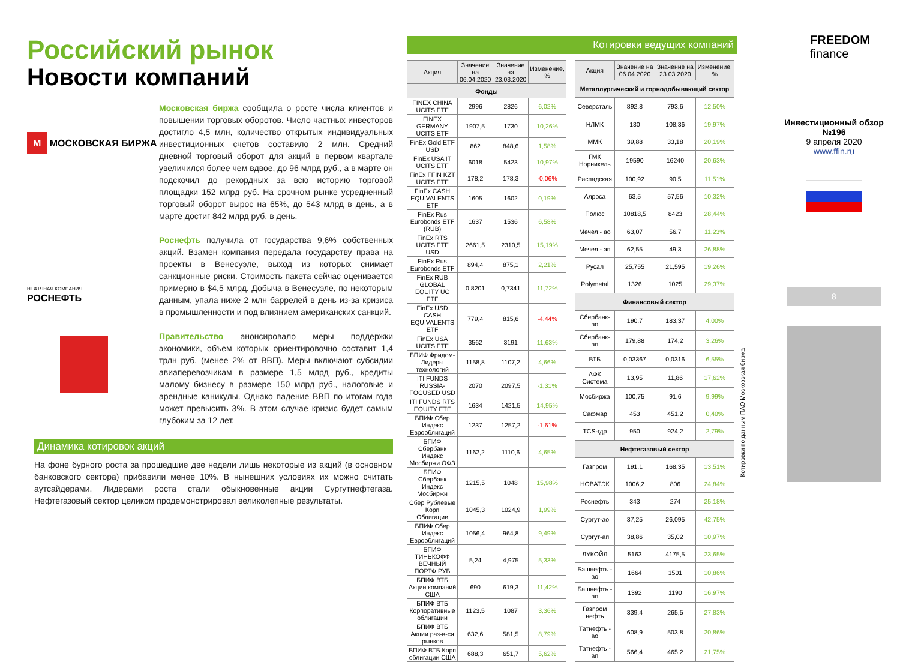Российский рынок
Новости компаний
M МОСКОВСКАЯ БИРЖА
Московская биржа сообщила о росте числа клиентов и повышении торговых оборотов. Число частных инвесторов достигло 4,5 млн, количество открытых индивидуальных инвестиционных счетов составило 2 млн. Средний дневной торговый оборот для акций в первом квартале увеличился более чем вдвое, до 96 млрд руб., а в марте он подскочил до рекордных за всю историю торговой площадки 152 млрд руб. На срочном рынке усредненный торговый оборот вырос на 65%, до 543 млрд в день, а в марте достиг 842 млрд руб. в день.
НЕФТЯНАЯ КОМПАНИЯ
РОСНЕФТЬ
Роснефть получила от государства 9,6% собственных акций. Взамен компания передала государству права на проекты в Венесуэле, выход из которых снимает санкционные риски. Стоимость пакета сейчас оценивается примерно в $4,5 млрд. Добыча в Венесуэле, по некоторым данным, упала ниже 2 млн баррелей в день из-за кризиса в промышленности и под влиянием американских санкций.
Правительство анонсировало меры поддержки экономики, объем которых ориентировочно составит 1,4 трлн руб. (менее 2% от ВВП). Меры включают субсидии авиаперевозчикам в размере 1,5 млрд руб., кредиты малому бизнесу в размере 150 млрд руб., налоговые и арендные каникулы. Однако падение ВВП по итогам года может превысить 3%. В этом случае кризис будет самым глубоким за 12 лет.
Динамика котировок акций
На фоне бурного роста за прошедшие две недели лишь некоторые из акций (в основном банковского сектора) прибавили менее 10%. В нынешних условиях их можно считать аутсайдерами. Лидерами роста стали обыкновенные акции Сургутнефтегаза. Нефтегазовый сектор целиком продемонстрировал великолепные результаты.
Котировки ведущих компаний
| Акция | Значение на 06.04.2020 | Значение на 23.03.2020 | Изменение, % |
| --- | --- | --- | --- |
| Фонды | | | |
| FINEX CHINA UCITS ETF | 2996 | 2826 | 6,02% |
| FINEX GERMANY UCITS ETF | 1907,5 | 1730 | 10,26% |
| FinEx Gold ETF USD | 862 | 848,6 | 1,58% |
| FinEx USA IT UCITS ETF | 6018 | 5423 | 10,97% |
| FinEx FFIN KZT UCITS ETF | 178,2 | 178,3 | -0,06% |
| FinEx CASH EQUIVALENTS ETF | 1605 | 1602 | 0,19% |
| FinEx Rus Eurobonds ETF (RUB) | 1637 | 1536 | 6,58% |
| FinEx RTS UCITS ETF USD | 2661,5 | 2310,5 | 15,19% |
| FinEx Rus Eurobonds ETF | 894,4 | 875,1 | 2,21% |
| FinEx RUB GLOBAL EQUITY UC ETF | 0,8201 | 0,7341 | 11,72% |
| FinEx USD CASH EQUIVALENTS ETF | 779,4 | 815,6 | -4,44% |
| FinEx USA UCITS ETF | 3562 | 3191 | 11,63% |
| БПИФ Фридом-Лидеры технологий | 1158,8 | 1107,2 | 4,66% |
| ITI FUNDS RUSSIA-FOCUSED USD | 2070 | 2097,5 | -1,31% |
| ITI FUNDS RTS EQUITY ETF | 1634 | 1421,5 | 14,95% |
| БПИФ Сбер Индекс Еврооблигаций | 1237 | 1257,2 | -1,61% |
| БПИФ Сбербанк Индекс Мосбиржи ОФЗ | 1162,2 | 1110,6 | 4,65% |
| БПИФ Сбербанк Индекс Мосбиржи | 1215,5 | 1048 | 15,98% |
| Сбер Рублевые Корп Облигации | 1045,3 | 1024,9 | 1,99% |
| БПИФ Сбер Индекс Еврооблигаций | 1056,4 | 964,8 | 9,49% |
| БПИФ ТИНЬКОФФ ВЕЧНЫЙ ПОРТФ РУБ | 5,24 | 4,975 | 5,33% |
| БПИФ ВТБ Акции компаний США | 690 | 619,3 | 11,42% |
| БПИФ ВТБ Корпоративные облигации | 1123,5 | 1087 | 3,36% |
| БПИФ ВТБ Акции раз-в-ся рынков | 632,6 | 581,5 | 8,79% |
| БПИФ ВТБ Корп облигации США | 688,3 | 651,7 | 5,62% |
| Акция | Значение на 06.04.2020 | Значение на 23.03.2020 | Изменение, % |
| --- | --- | --- | --- |
| Металлургический и горнодобывающий сектор | | | |
| Северсталь | 892,8 | 793,6 | 12,50% |
| НЛМК | 130 | 108,36 | 19,97% |
| ММК | 39,88 | 33,18 | 20,19% |
| ГМК Норникель | 19590 | 16240 | 20,63% |
| Распадская | 100,92 | 90,5 | 11,51% |
| Алроса | 63,5 | 57,56 | 10,32% |
| Полюс | 10818,5 | 8423 | 28,44% |
| Мечел - ао | 63,07 | 56,7 | 11,23% |
| Мечел - ап | 62,55 | 49,3 | 26,88% |
| Русал | 25,755 | 21,595 | 19,26% |
| Polymetal | 1326 | 1025 | 29,37% |
| Финансовый сектор | | | |
| Сбербанк-ао | 190,7 | 183,37 | 4,00% |
| Сбербанк-ап | 179,88 | 174,2 | 3,26% |
| ВТБ | 0,03367 | 0,0316 | 6,55% |
| АФК Система | 13,95 | 11,86 | 17,62% |
| Мосбиржа | 100,75 | 91,6 | 9,99% |
| Сафмар | 453 | 451,2 | 0,40% |
| TCS-гдр | 950 | 924,2 | 2,79% |
| Нефтегазовый сектор | | | |
| Газпром | 191,1 | 168,35 | 13,51% |
| НОВАТЭК | 1006,2 | 806 | 24,84% |
| Роснефть | 343 | 274 | 25,18% |
| Сургут-ао | 37,25 | 26,095 | 42,75% |
| Сургут-ап | 38,86 | 35,02 | 10,97% |
| ЛУКОЙЛ | 5163 | 4175,5 | 23,65% |
| Башнефть - ао | 1664 | 1501 | 10,86% |
| Башнефть - ап | 1392 | 1190 | 16,97% |
| Газпром нефть | 339,4 | 265,5 | 27,83% |
| Татнефть - ао | 608,9 | 503,8 | 20,86% |
| Татнефть - ап | 566,4 | 465,2 | 21,75% |
Котировки по данным ПАО Московская биржа
FREEDOM
finance
Инвестиционный обзор №196
9 апреля 2020
www.ffin.ru
8